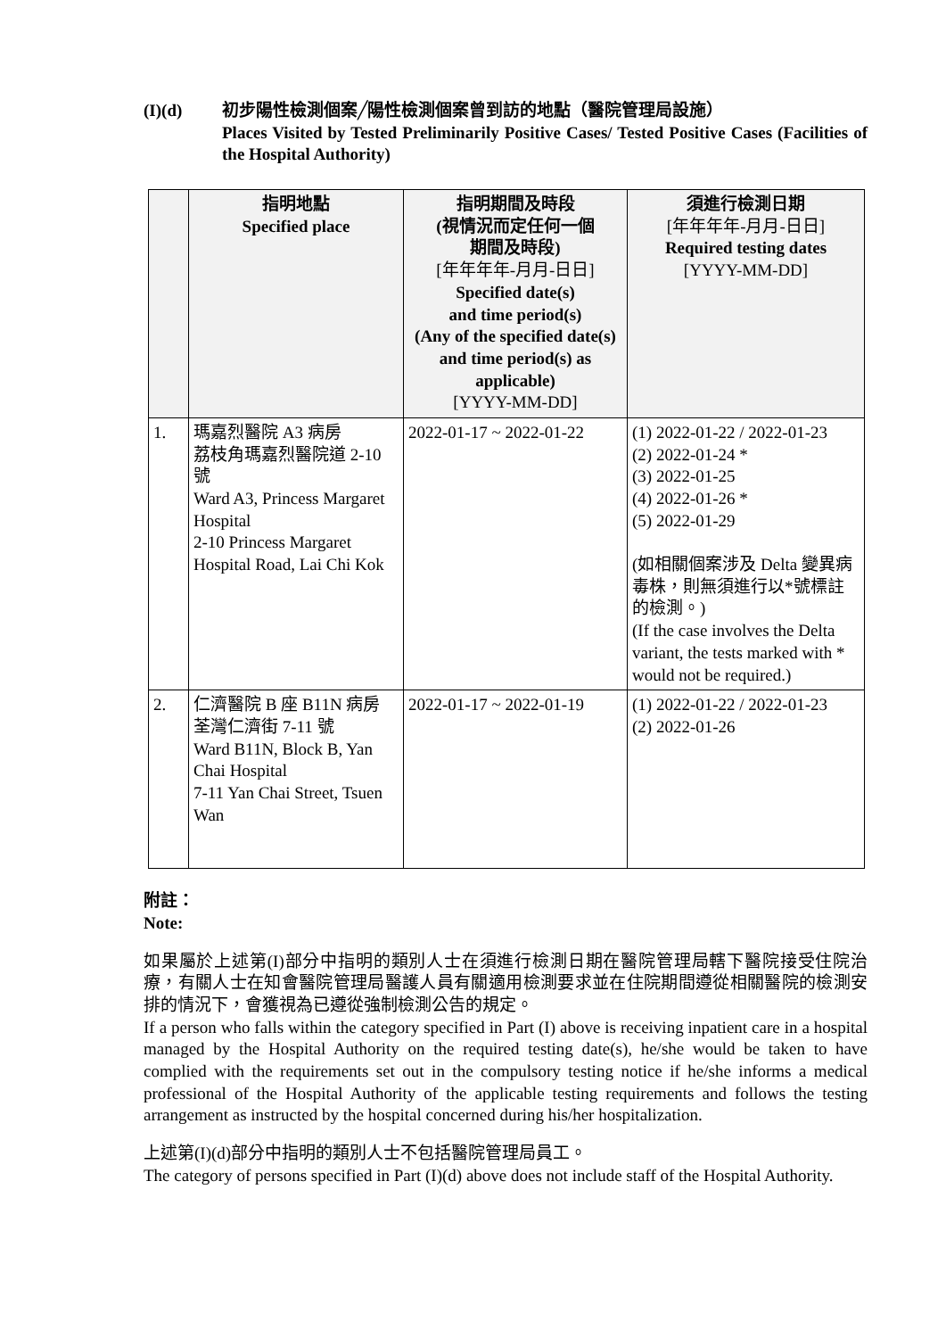(I)(d) 初步陽性檢測個案╱陽性檢測個案曾到訪的地點（醫院管理局設施）
Places Visited by Tested Preliminarily Positive Cases/ Tested Positive Cases (Facilities of the Hospital Authority)
| | 指明地點 Specified place | 指明期間及時段 (視情況而定任何一個 期間及時段) [年年年年-月月-日日] Specified date(s) and time period(s) (Any of the specified date(s) and time period(s) as applicable) [YYYY-MM-DD] | 須進行檢測日期 [年年年年-月月-日日] Required testing dates [YYYY-MM-DD] |
| --- | --- | --- | --- |
| 1. | 瑪嘉烈醫院 A3 病房 荔枝角瑪嘉烈醫院道 2-10 號 Ward A3, Princess Margaret Hospital 2-10 Princess Margaret Hospital Road, Lai Chi Kok | 2022-01-17 ~ 2022-01-22 | (1) 2022-01-22 / 2022-01-23 (2) 2022-01-24 * (3) 2022-01-25 (4) 2022-01-26 * (5) 2022-01-29 (如相關個案涉及 Delta 變異病毒株，則無須進行以*號標註的檢測。) (If the case involves the Delta variant, the tests marked with * would not be required.) |
| 2. | 仁濟醫院 B 座 B11N 病房 荃灣仁濟街 7-11 號 Ward B11N, Block B, Yan Chai Hospital 7-11 Yan Chai Street, Tsuen Wan | 2022-01-17 ~ 2022-01-19 | (1) 2022-01-22 / 2022-01-23 (2) 2022-01-26 |
附註：
Note:
如果屬於上述第(I)部分中指明的類別人士在須進行檢測日期在醫院管理局轄下醫院接受住院治療，有關人士在知會醫院管理局醫護人員有關適用檢測要求並在住院期間遵從相關醫院的檢測安排的情況下，會獲視為已遵從強制檢測公告的規定。
If a person who falls within the category specified in Part (I) above is receiving inpatient care in a hospital managed by the Hospital Authority on the required testing date(s), he/she would be taken to have complied with the requirements set out in the compulsory testing notice if he/she informs a medical professional of the Hospital Authority of the applicable testing requirements and follows the testing arrangement as instructed by the hospital concerned during his/her hospitalization.
上述第(I)(d)部分中指明的類別人士不包括醫院管理局員工。
The category of persons specified in Part (I)(d) above does not include staff of the Hospital Authority.